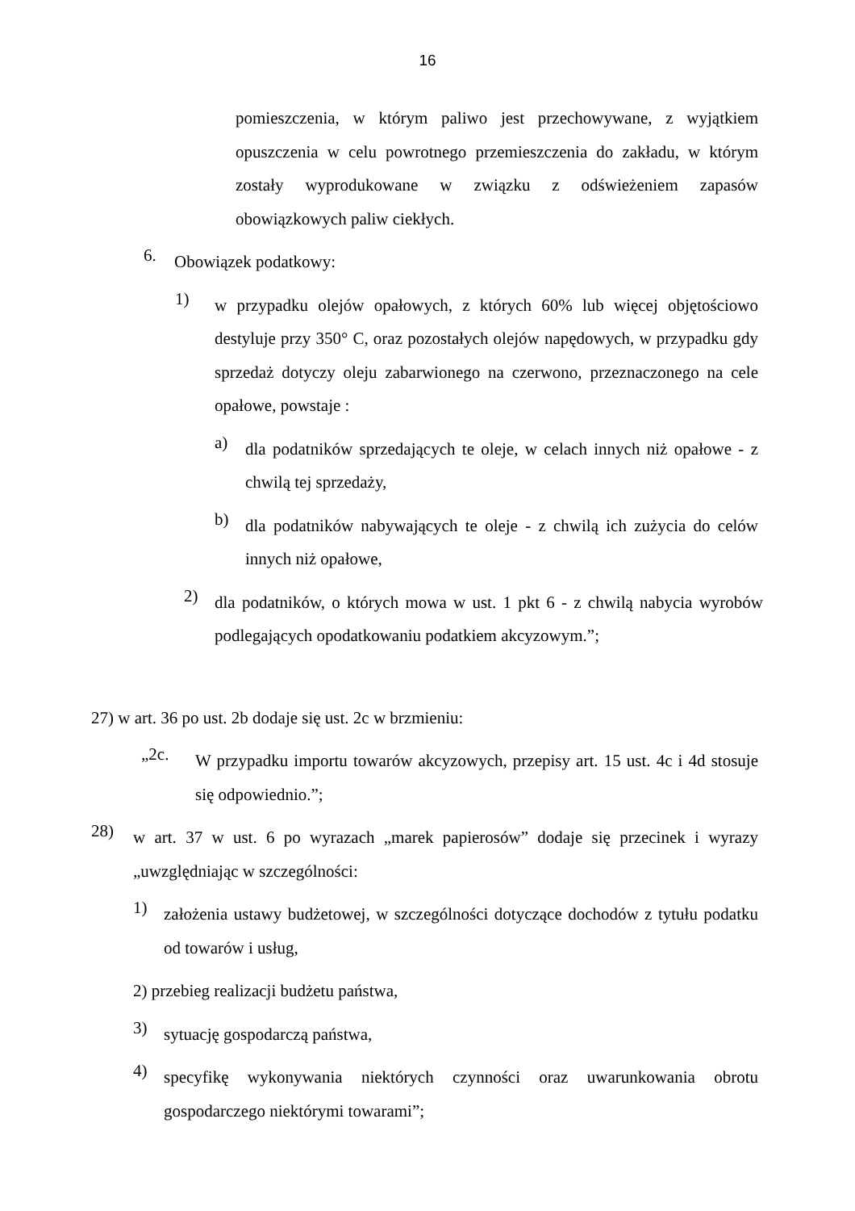16
pomieszczenia, w którym paliwo jest przechowywane, z wyjątkiem opuszczenia w celu powrotnego przemieszczenia do zakładu, w którym zostały wyprodukowane w związku z odświeżeniem zapasów obowiązkowych paliw ciekłych.
6. Obowiązek podatkowy:
1) w przypadku olejów opałowych, z których 60% lub więcej objętościowo destyluje przy 350° C, oraz pozostałych olejów napędowych, w przypadku gdy sprzedaż dotyczy oleju zabarwionego na czerwono, przeznaczonego na cele opałowe, powstaje :
a) dla podatników sprzedających te oleje, w celach innych niż opałowe - z chwilą tej sprzedaży,
b) dla podatników nabywających te oleje - z chwilą ich zużycia do celów innych niż opałowe,
2) dla podatników, o których mowa w ust. 1 pkt 6 - z chwilą nabycia wyrobów podlegających opodatkowaniu podatkiem akcyzowym.”;
27) w art. 36 po ust. 2b dodaje się ust. 2c w brzmieniu:
„2c. W przypadku importu towarów akcyzowych, przepisy art. 15 ust. 4c i 4d stosuje się odpowiednio.”;
28) w art. 37 w ust. 6 po wyrazach „marek papierosów” dodaje się przecinek i wyrazy „uwzględniając w szczególności:
1) założenia ustawy budżetowej, w szczególności dotyczące dochodów z tytułu podatku od towarów i usług,
2) przebieg realizacji budżetu państwa,
3) sytuację gospodarczą państwa,
4) specyfikę wykonywania niektórych czynności oraz uwarunkowania obrotu gospodarczego niektórymi towarami”;